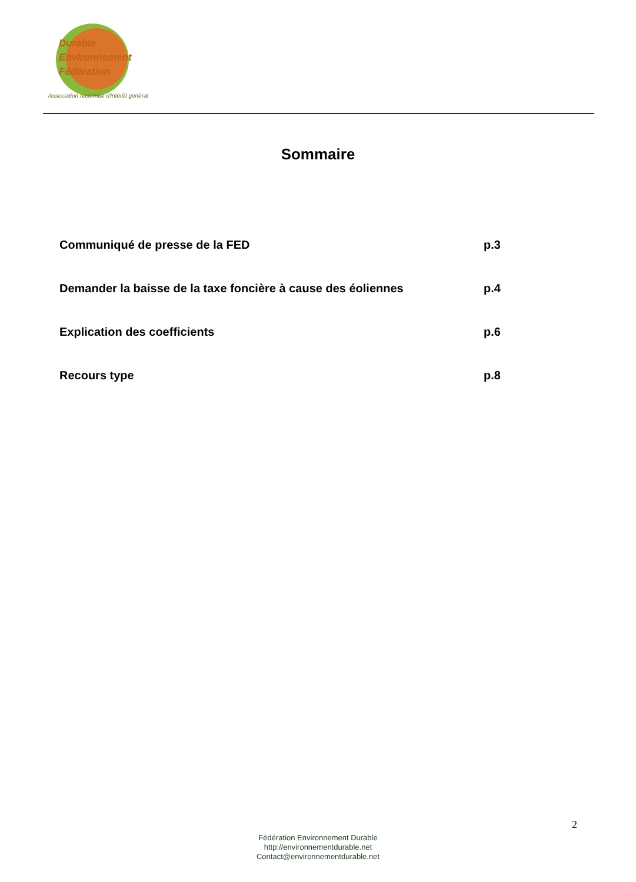Durable
Environnement
Fédération
Association reconnue d'intérêt général
Sommaire
Communiqué de presse de la FED p.3
Demander la baisse de la taxe foncière à cause des éoliennes p.4
Explication des coefficients p.6
Recours type p.8
2
Fédération Environnement Durable
http://environnementdurable.net
Contact@environnementdurable.net